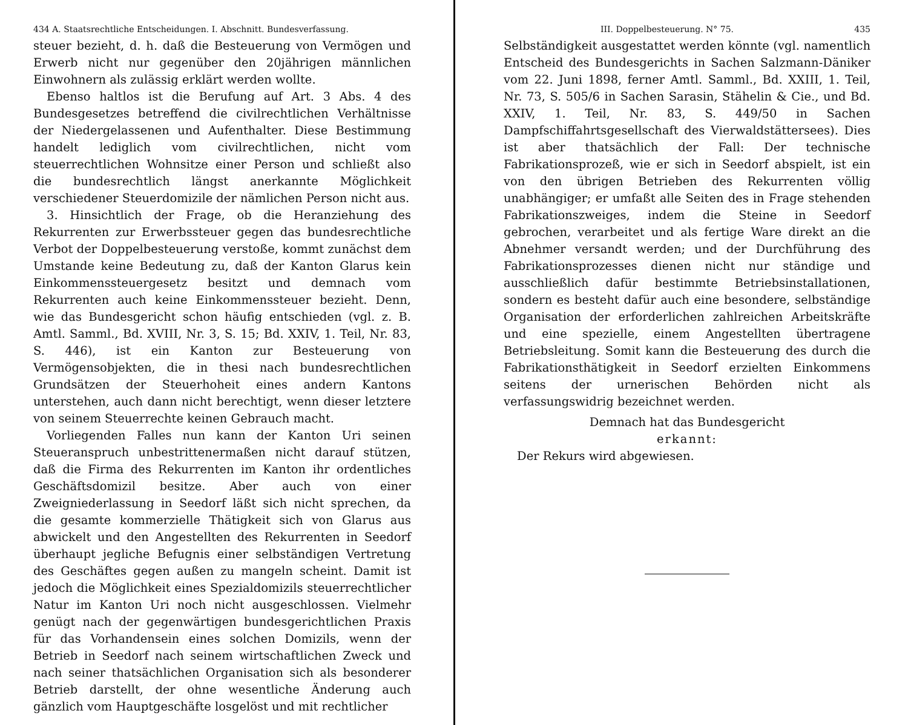434 A. Staatsrechtliche Entscheidungen. I. Abschnitt. Bundesverfassung.
steuer bezieht, d. h. daß die Besteuerung von Vermögen und Erwerb nicht nur gegenüber den 20jährigen männlichen Einwohnern als zulässig erklärt werden wollte.
Ebenso haltlos ist die Berufung auf Art. 3 Abs. 4 des Bundesgesetzes betreffend die civilrechtlichen Verhältnisse der Niedergelassenen und Aufenthalter. Diese Bestimmung handelt lediglich vom civilrechtlichen, nicht vom steuerrechtlichen Wohnsitze einer Person und schließt also die bundesrechtlich längst anerkannte Möglichkeit verschiedener Steuerdomizile der nämlichen Person nicht aus.
3. Hinsichtlich der Frage, ob die Heranziehung des Rekurrenten zur Erwerbssteuer gegen das bundesrechtliche Verbot der Doppelbesteuerung verstoße, kommt zunächst dem Umstande keine Bedeutung zu, daß der Kanton Glarus kein Einkommenssteuergesetz besitzt und demnach vom Rekurrenten auch keine Einkommenssteuer bezieht. Denn, wie das Bundesgericht schon häufig entschieden (vgl. z. B. Amtl. Samml., Bd. XVIII, Nr. 3, S. 15; Bd. XXIV, 1. Teil, Nr. 83, S. 446), ist ein Kanton zur Besteuerung von Vermögensobjekten, die in thesi nach bundesrechtlichen Grundsätzen der Steuerhoheit eines andern Kantons unterstehen, auch dann nicht berechtigt, wenn dieser letztere von seinem Steuerrechte keinen Gebrauch macht.
Vorliegenden Falles nun kann der Kanton Uri seinen Steueranspruch unbestrittenermaßen nicht darauf stützen, daß die Firma des Rekurrenten im Kanton ihr ordentliches Geschäftsdomizil besitze. Aber auch von einer Zweigniederlassung in Seedorf läßt sich nicht sprechen, da die gesamte kommerzielle Thätigkeit sich von Glarus aus abwickelt und den Angestellten des Rekurrenten in Seedorf überhaupt jegliche Befugnis einer selbständigen Vertretung des Geschäftes gegen außen zu mangeln scheint. Damit ist jedoch die Möglichkeit eines Spezialdomizils steuerrechtlicher Natur im Kanton Uri noch nicht ausgeschlossen. Vielmehr genügt nach der gegenwärtigen bundesgerichtlichen Praxis für das Vorhandensein eines solchen Domizils, wenn der Betrieb in Seedorf nach seinem wirtschaftlichen Zweck und nach seiner thatsächlichen Organisation sich als besonderer Betrieb darstellt, der ohne wesentliche Änderung auch gänzlich vom Hauptgeschäfte losgelöst und mit rechtlicher
III. Doppelbesteuerung. N° 75. 435
Selbständigkeit ausgestattet werden könnte (vgl. namentlich Entscheid des Bundesgerichts in Sachen Salzmann-Däniker vom 22. Juni 1898, ferner Amtl. Samml., Bd. XXIII, 1. Teil, Nr. 73, S. 505/6 in Sachen Sarasin, Stähelin & Cie., und Bd. XXIV, 1. Teil, Nr. 83, S. 449/50 in Sachen Dampfschiffahrtsgesellschaft des Vierwaldstättersees). Dies ist aber thatsächlich der Fall: Der technische Fabrikationsprozeß, wie er sich in Seedorf abspielt, ist ein von den übrigen Betrieben des Rekurrenten völlig unabhängiger; er umfaßt alle Seiten des in Frage stehenden Fabrikationszweiges, indem die Steine in Seedorf gebrochen, verarbeitet und als fertige Ware direkt an die Abnehmer versandt werden; und der Durchführung des Fabrikationsprozesses dienen nicht nur ständige und ausschließlich dafür bestimmte Betriebsinstallationen, sondern es besteht dafür auch eine besondere, selbständige Organisation der erforderlichen zahlreichen Arbeitskräfte und eine spezielle, einem Angestellten übertragene Betriebsleitung. Somit kann die Besteuerung des durch die Fabrikationsthätigkeit in Seedorf erzielten Einkommens seitens der urnerischen Behörden nicht als verfassungswidrig bezeichnet werden.
Demnach hat das Bundesgericht
erkannt:
Der Rekurs wird abgewiesen.